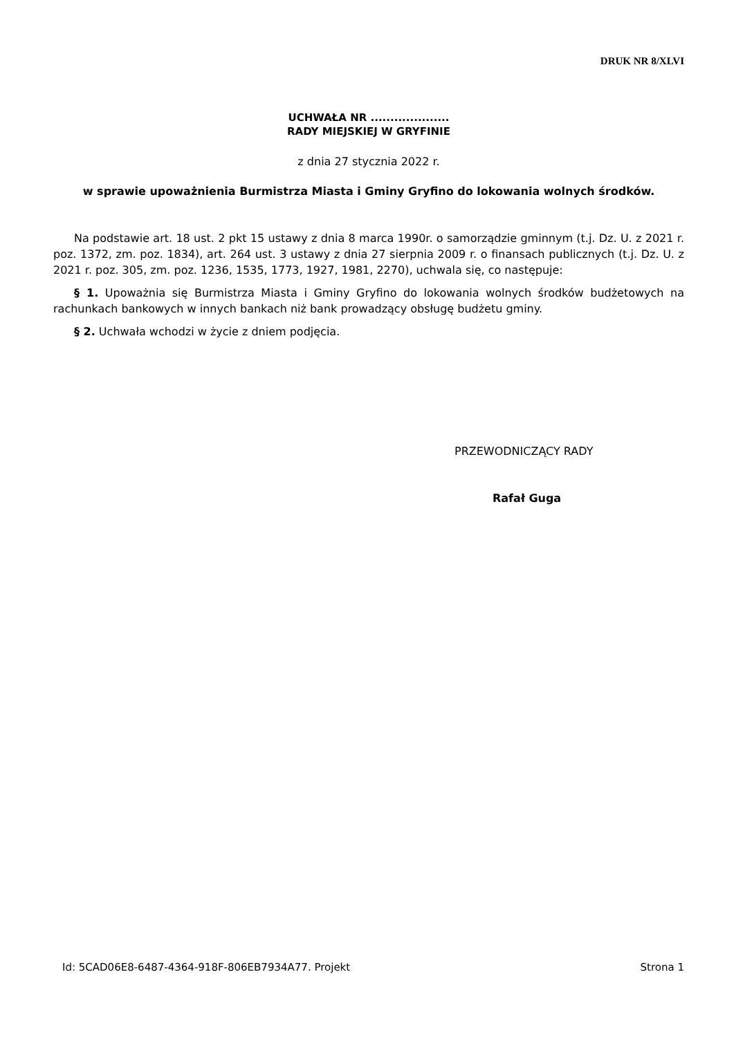DRUK NR 8/XLVI
UCHWAŁA NR ....................
RADY MIEJSKIEJ W GRYFINIE
z dnia 27 stycznia 2022 r.
w sprawie upoważnienia Burmistrza Miasta i Gminy Gryfino do lokowania wolnych środków.
Na podstawie art. 18 ust. 2 pkt 15 ustawy z dnia 8 marca 1990r. o samorządzie gminnym (t.j. Dz. U. z 2021 r. poz. 1372, zm. poz. 1834), art. 264 ust. 3 ustawy z dnia 27 sierpnia 2009 r. o finansach publicznych (t.j. Dz. U. z 2021 r. poz. 305, zm. poz. 1236, 1535, 1773, 1927, 1981, 2270), uchwala się, co następuje:
§ 1. Upoważnia się Burmistrza Miasta i Gminy Gryfino do lokowania wolnych środków budżetowych na rachunkach bankowych w innych bankach niż bank prowadzący obsługę budżetu gminy.
§ 2. Uchwała wchodzi w życie z dniem podjęcia.
PRZEWODNICZĄCY RADY
Rafał Guga
Id: 5CAD06E8-6487-4364-918F-806EB7934A77. Projekt Strona 1